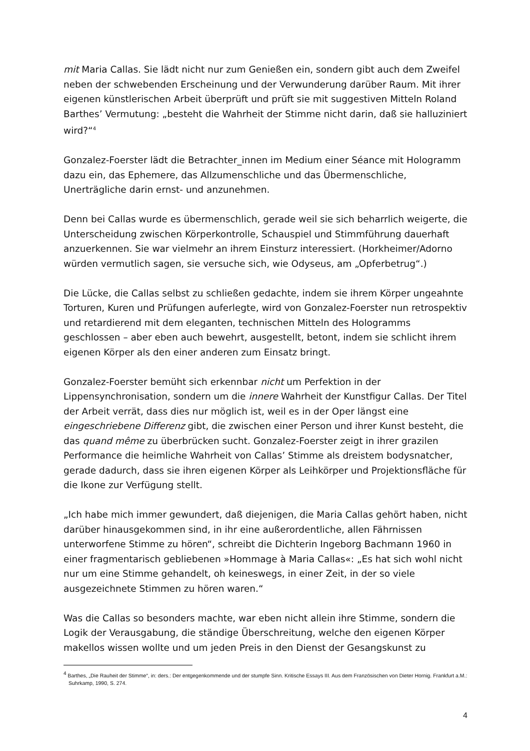mit Maria Callas. Sie lädt nicht nur zum Genießen ein, sondern gibt auch dem Zweifel neben der schwebenden Erscheinung und der Verwunderung darüber Raum. Mit ihrer eigenen künstlerischen Arbeit überprüft und prüft sie mit suggestiven Mitteln Roland Barthes’ Vermutung: „besteht die Wahrheit der Stimme nicht darin, daß sie halluziniert wird?“<sup>4</sup>
Gonzalez-Foerster lädt die Betrachter_innen im Medium einer Séance mit Hologramm dazu ein, das Ephemere, das Allzumenschliche und das Übermenschliche, Unerträgliche darin ernst- und anzunehmen.
Denn bei Callas wurde es übermenschlich, gerade weil sie sich beharrlich weigerte, die Unterscheidung zwischen Körperkontrolle, Schauspiel und Stimmführung dauerhaft anzuerkennen. Sie war vielmehr an ihrem Einsturz interessiert. (Horkheimer/Adorno würden vermutlich sagen, sie versuche sich, wie Odyseus, am „Opferbetrug“.)
Die Lücke, die Callas selbst zu schließen gedachte, indem sie ihrem Körper ungeahnte Torturen, Kuren und Prüfungen auferlegte, wird von Gonzalez-Foerster nun retrospektiv und retardierend mit dem eleganten, technischen Mitteln des Hologramms geschlossen – aber eben auch bewehrt, ausgestellt, betont, indem sie schlicht ihrem eigenen Körper als den einer anderen zum Einsatz bringt.
Gonzalez-Foerster bemüht sich erkennbar nicht um Perfektion in der Lippensynchronisation, sondern um die innere Wahrheit der Kunstfigur Callas. Der Titel der Arbeit verrät, dass dies nur möglich ist, weil es in der Oper längst eine eingeschriebene Differenz gibt, die zwischen einer Person und ihrer Kunst besteht, die das quand même zu überbrücken sucht. Gonzalez-Foerster zeigt in ihrer grazilen Performance die heimliche Wahrheit von Callas’ Stimme als dreistem bodysnatcher, gerade dadurch, dass sie ihren eigenen Körper als Leihkörper und Projektionsfläche für die Ikone zur Verfügung stellt.
„Ich habe mich immer gewundert, daß diejenigen, die Maria Callas gehört haben, nicht darüber hinausgekommen sind, in ihr eine außerordentliche, allen Fährnissen unterworfene Stimme zu hören“, schreibt die Dichterin Ingeborg Bachmann 1960 in einer fragmentarisch gebliebenen »Hommage à Maria Callas«: „Es hat sich wohl nicht nur um eine Stimme gehandelt, oh keineswegs, in einer Zeit, in der so viele ausgezeichnete Stimmen zu hören waren.“
Was die Callas so besonders machte, war eben nicht allein ihre Stimme, sondern die Logik der Verausgabung, die ständige Überschreitung, welche den eigenen Körper makellos wissen wollte und um jeden Preis in den Dienst der Gesangskunst zu
<sup>4</sup> Barthes, „Die Rauheit der Stimme“, in: ders.: Der entgegenkommende und der stumpfe Sinn. Kritische Essays III. Aus dem Französischen von Dieter Hornig. Frankfurt a.M.: Suhrkamp, 1990, S. 274.
4